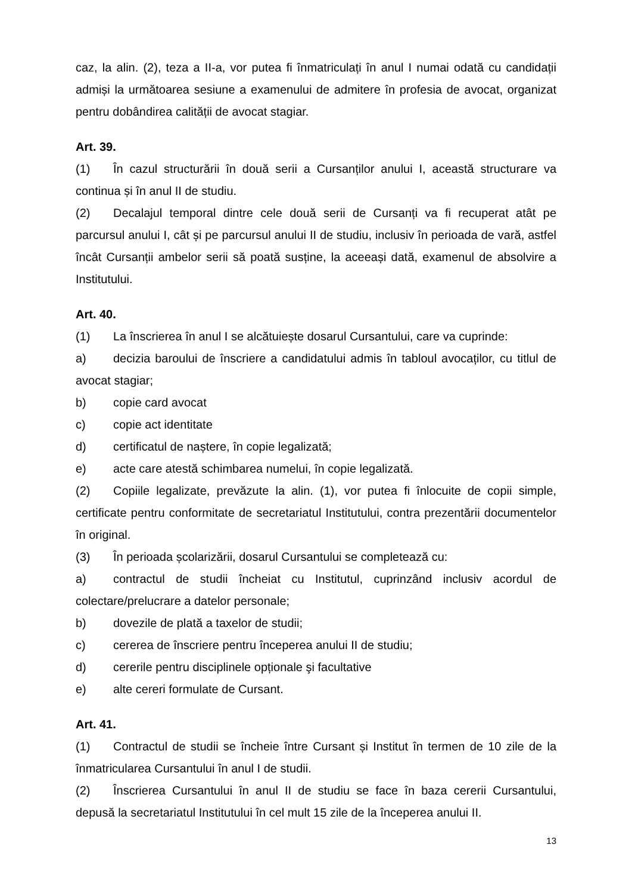caz, la alin. (2), teza a II-a, vor putea fi înmatriculați în anul I numai odată cu candidații admiși la următoarea sesiune a examenului de admitere în profesia de avocat, organizat pentru dobândirea calității de avocat stagiar.
Art. 39.
(1) În cazul structurării în două serii a Cursanților anului I, această structurare va continua și în anul II de studiu.
(2) Decalajul temporal dintre cele două serii de Cursanți va fi recuperat atât pe parcursul anului I, cât și pe parcursul anului II de studiu, inclusiv în perioada de vară, astfel încât Cursanții ambelor serii să poată susține, la aceeași dată, examenul de absolvire a Institutului.
Art. 40.
(1) La înscrierea în anul I se alcătuiește dosarul Cursantului, care va cuprinde:
a) decizia baroului de înscriere a candidatului admis în tabloul avocaților, cu titlul de avocat stagiar;
b) copie card avocat
c) copie act identitate
d) certificatul de naștere, în copie legalizată;
e) acte care atestă schimbarea numelui, în copie legalizată.
(2) Copiile legalizate, prevăzute la alin. (1), vor putea fi înlocuite de copii simple, certificate pentru conformitate de secretariatul Institutului, contra prezentării documentelor în original.
(3) În perioada școlarizării, dosarul Cursantului se completează cu:
a) contractul de studii încheiat cu Institutul, cuprinzând inclusiv acordul de colectare/prelucrare a datelor personale;
b) dovezile de plată a taxelor de studii;
c) cererea de înscriere pentru începerea anului II de studiu;
d) cererile pentru disciplinele opționale şi facultative
e) alte cereri formulate de Cursant.
Art. 41.
(1) Contractul de studii se încheie între Cursant și Institut în termen de 10 zile de la înmatricularea Cursantului în anul I de studii.
(2) Înscrierea Cursantului în anul II de studiu se face în baza cererii Cursantului, depusă la secretariatul Institutului în cel mult 15 zile de la începerea anului II.
13